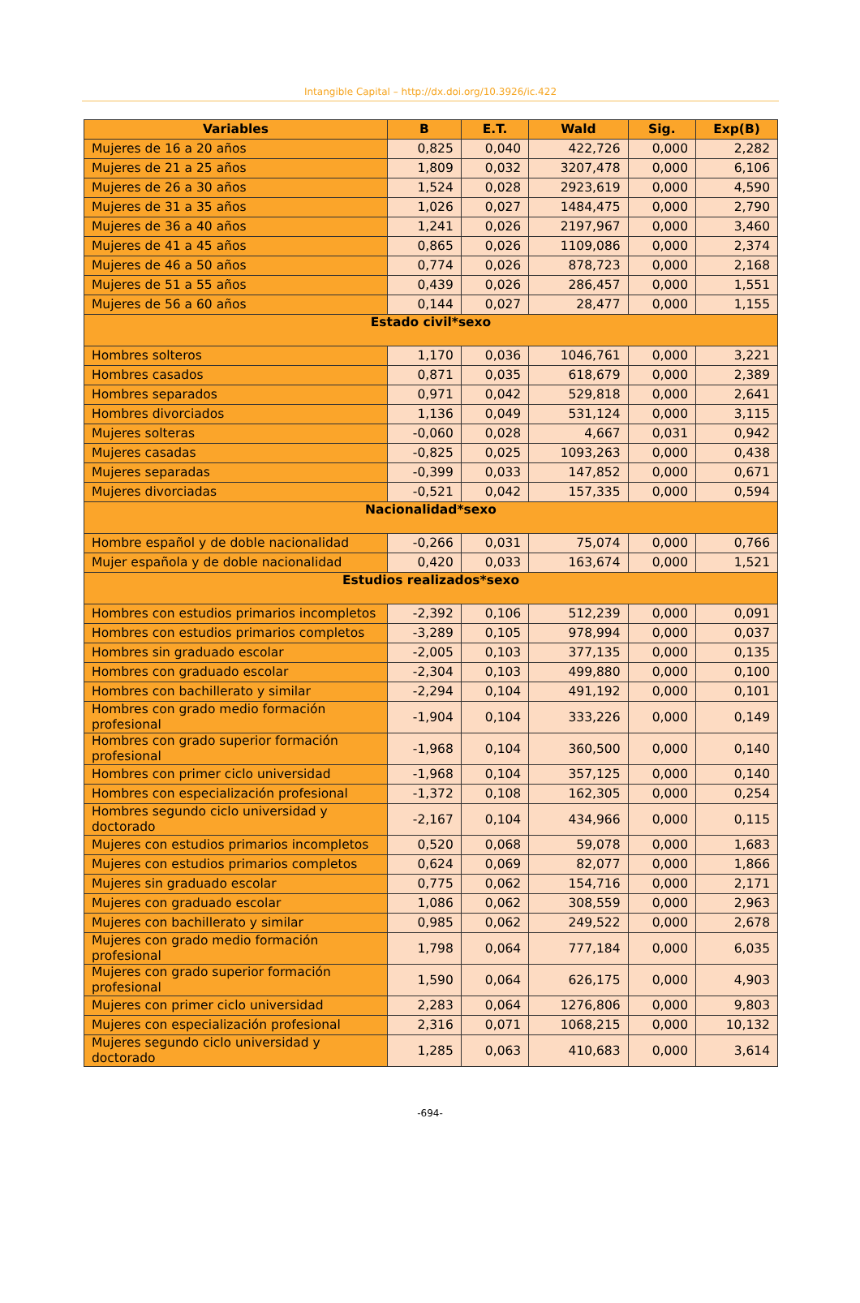Intangible Capital – http://dx.doi.org/10.3926/ic.422
| Variables | B | E.T. | Wald | Sig. | Exp(B) |
| --- | --- | --- | --- | --- | --- |
| Mujeres de 16 a 20 años | 0,825 | 0,040 | 422,726 | 0,000 | 2,282 |
| Mujeres de 21 a 25 años | 1,809 | 0,032 | 3207,478 | 0,000 | 6,106 |
| Mujeres de 26 a 30 años | 1,524 | 0,028 | 2923,619 | 0,000 | 4,590 |
| Mujeres de 31 a 35 años | 1,026 | 0,027 | 1484,475 | 0,000 | 2,790 |
| Mujeres de 36 a 40 años | 1,241 | 0,026 | 2197,967 | 0,000 | 3,460 |
| Mujeres de 41 a 45 años | 0,865 | 0,026 | 1109,086 | 0,000 | 2,374 |
| Mujeres de 46 a 50 años | 0,774 | 0,026 | 878,723 | 0,000 | 2,168 |
| Mujeres de 51 a 55 años | 0,439 | 0,026 | 286,457 | 0,000 | 1,551 |
| Mujeres de 56 a 60 años | 0,144 | 0,027 | 28,477 | 0,000 | 1,155 |
| Estado civil*sexo | | | | | |
| Hombres solteros | 1,170 | 0,036 | 1046,761 | 0,000 | 3,221 |
| Hombres casados | 0,871 | 0,035 | 618,679 | 0,000 | 2,389 |
| Hombres separados | 0,971 | 0,042 | 529,818 | 0,000 | 2,641 |
| Hombres divorciados | 1,136 | 0,049 | 531,124 | 0,000 | 3,115 |
| Mujeres solteras | -0,060 | 0,028 | 4,667 | 0,031 | 0,942 |
| Mujeres casadas | -0,825 | 0,025 | 1093,263 | 0,000 | 0,438 |
| Mujeres separadas | -0,399 | 0,033 | 147,852 | 0,000 | 0,671 |
| Mujeres divorciadas | -0,521 | 0,042 | 157,335 | 0,000 | 0,594 |
| Nacionalidad*sexo | | | | | |
| Hombre español y de doble nacionalidad | -0,266 | 0,031 | 75,074 | 0,000 | 0,766 |
| Mujer española y de doble nacionalidad | 0,420 | 0,033 | 163,674 | 0,000 | 1,521 |
| Estudios realizados*sexo | | | | | |
| Hombres con estudios primarios incompletos | -2,392 | 0,106 | 512,239 | 0,000 | 0,091 |
| Hombres con estudios primarios completos | -3,289 | 0,105 | 978,994 | 0,000 | 0,037 |
| Hombres sin graduado escolar | -2,005 | 0,103 | 377,135 | 0,000 | 0,135 |
| Hombres con graduado escolar | -2,304 | 0,103 | 499,880 | 0,000 | 0,100 |
| Hombres con bachillerato y similar | -2,294 | 0,104 | 491,192 | 0,000 | 0,101 |
| Hombres con grado medio formación profesional | -1,904 | 0,104 | 333,226 | 0,000 | 0,149 |
| Hombres con grado superior formación profesional | -1,968 | 0,104 | 360,500 | 0,000 | 0,140 |
| Hombres con primer ciclo universidad | -1,968 | 0,104 | 357,125 | 0,000 | 0,140 |
| Hombres con especialización profesional | -1,372 | 0,108 | 162,305 | 0,000 | 0,254 |
| Hombres segundo ciclo universidad y doctorado | -2,167 | 0,104 | 434,966 | 0,000 | 0,115 |
| Mujeres con estudios primarios incompletos | 0,520 | 0,068 | 59,078 | 0,000 | 1,683 |
| Mujeres con estudios primarios completos | 0,624 | 0,069 | 82,077 | 0,000 | 1,866 |
| Mujeres sin graduado escolar | 0,775 | 0,062 | 154,716 | 0,000 | 2,171 |
| Mujeres con graduado escolar | 1,086 | 0,062 | 308,559 | 0,000 | 2,963 |
| Mujeres con bachillerato y similar | 0,985 | 0,062 | 249,522 | 0,000 | 2,678 |
| Mujeres con grado medio formación profesional | 1,798 | 0,064 | 777,184 | 0,000 | 6,035 |
| Mujeres con grado superior formación profesional | 1,590 | 0,064 | 626,175 | 0,000 | 4,903 |
| Mujeres con primer ciclo universidad | 2,283 | 0,064 | 1276,806 | 0,000 | 9,803 |
| Mujeres con especialización profesional | 2,316 | 0,071 | 1068,215 | 0,000 | 10,132 |
| Mujeres segundo ciclo universidad y doctorado | 1,285 | 0,063 | 410,683 | 0,000 | 3,614 |
-694-